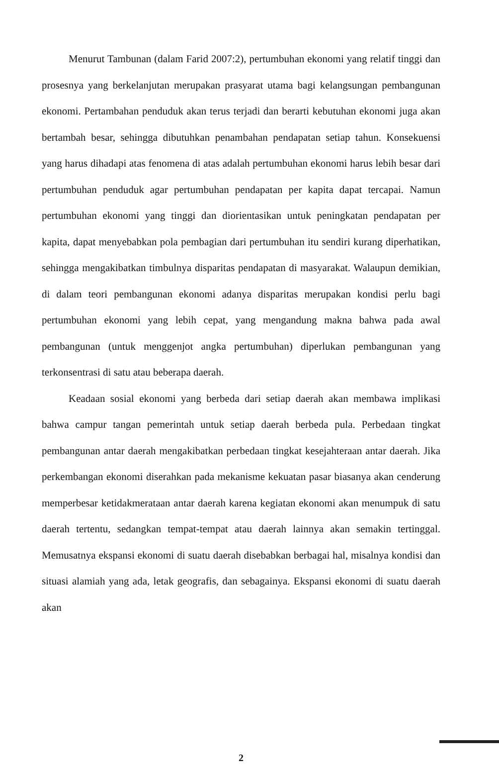Menurut Tambunan (dalam Farid 2007:2), pertumbuhan ekonomi yang relatif tinggi dan prosesnya yang berkelanjutan merupakan prasyarat utama bagi kelangsungan pembangunan ekonomi. Pertambahan penduduk akan terus terjadi dan berarti kebutuhan ekonomi juga akan bertambah besar, sehingga dibutuhkan penambahan pendapatan setiap tahun. Konsekuensi yang harus dihadapi atas fenomena di atas adalah pertumbuhan ekonomi harus lebih besar dari pertumbuhan penduduk agar pertumbuhan pendapatan per kapita dapat tercapai. Namun pertumbuhan ekonomi yang tinggi dan diorientasikan untuk peningkatan pendapatan per kapita, dapat menyebabkan pola pembagian dari pertumbuhan itu sendiri kurang diperhatikan, sehingga mengakibatkan timbulnya disparitas pendapatan di masyarakat. Walaupun demikian, di dalam teori pembangunan ekonomi adanya disparitas merupakan kondisi perlu bagi pertumbuhan ekonomi yang lebih cepat, yang mengandung makna bahwa pada awal pembangunan (untuk menggenjot angka pertumbuhan) diperlukan pembangunan yang terkonsentrasi di satu atau beberapa daerah.
Keadaan sosial ekonomi yang berbeda dari setiap daerah akan membawa implikasi bahwa campur tangan pemerintah untuk setiap daerah berbeda pula. Perbedaan tingkat pembangunan antar daerah mengakibatkan perbedaan tingkat kesejahteraan antar daerah. Jika perkembangan ekonomi diserahkan pada mekanisme kekuatan pasar biasanya akan cenderung memperbesar ketidakmerataan antar daerah karena kegiatan ekonomi akan menumpuk di satu daerah tertentu, sedangkan tempat-tempat atau daerah lainnya akan semakin tertinggal. Memusatnya ekspansi ekonomi di suatu daerah disebabkan berbagai hal, misalnya kondisi dan situasi alamiah yang ada, letak geografis, dan sebagainya. Ekspansi ekonomi di suatu daerah akan
2